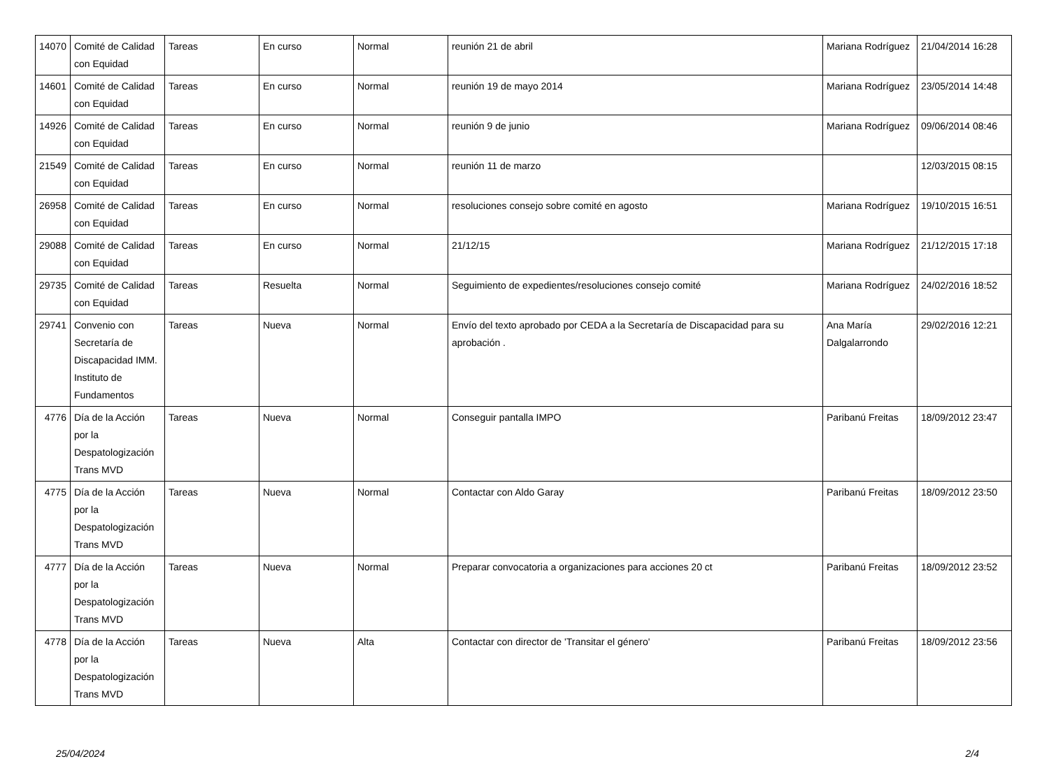| 14070 | Comité de Calidad con Equidad | Tareas | En curso | Normal | reunión 21 de abril | Mariana Rodríguez | 21/04/2014 16:28 |
| 14601 | Comité de Calidad con Equidad | Tareas | En curso | Normal | reunión 19 de mayo 2014 | Mariana Rodríguez | 23/05/2014 14:48 |
| 14926 | Comité de Calidad con Equidad | Tareas | En curso | Normal | reunión 9 de junio | Mariana Rodríguez | 09/06/2014 08:46 |
| 21549 | Comité de Calidad con Equidad | Tareas | En curso | Normal | reunión 11 de marzo | | 12/03/2015 08:15 |
| 26958 | Comité de Calidad con Equidad | Tareas | En curso | Normal | resoluciones consejo sobre comité en agosto | Mariana Rodríguez | 19/10/2015 16:51 |
| 29088 | Comité de Calidad con Equidad | Tareas | En curso | Normal | 21/12/15 | Mariana Rodríguez | 21/12/2015 17:18 |
| 29735 | Comité de Calidad con Equidad | Tareas | Resuelta | Normal | Seguimiento de expedientes/resoluciones consejo comité | Mariana Rodríguez | 24/02/2016 18:52 |
| 29741 | Convenio con Secretaría de Discapacidad IMM. Instituto de Fundamentos | Tareas | Nueva | Normal | Envío del texto aprobado por CEDA a la Secretaría de Discapacidad para su aprobación . | Ana María Dalgalarrondo | 29/02/2016 12:21 |
| 4776 | Día de la Acción por la Despatologización Trans MVD | Tareas | Nueva | Normal | Conseguir pantalla IMPO | Paribanú Freitas | 18/09/2012 23:47 |
| 4775 | Día de la Acción por la Despatologización Trans MVD | Tareas | Nueva | Normal | Contactar con Aldo Garay | Paribanú Freitas | 18/09/2012 23:50 |
| 4777 | Día de la Acción por la Despatologización Trans MVD | Tareas | Nueva | Normal | Preparar convocatoria a organizaciones para acciones 20 ct | Paribanú Freitas | 18/09/2012 23:52 |
| 4778 | Día de la Acción por la Despatologización Trans MVD | Tareas | Nueva | Alta | Contactar con director de 'Transitar el género' | Paribanú Freitas | 18/09/2012 23:56 |
25/04/2024 2/4